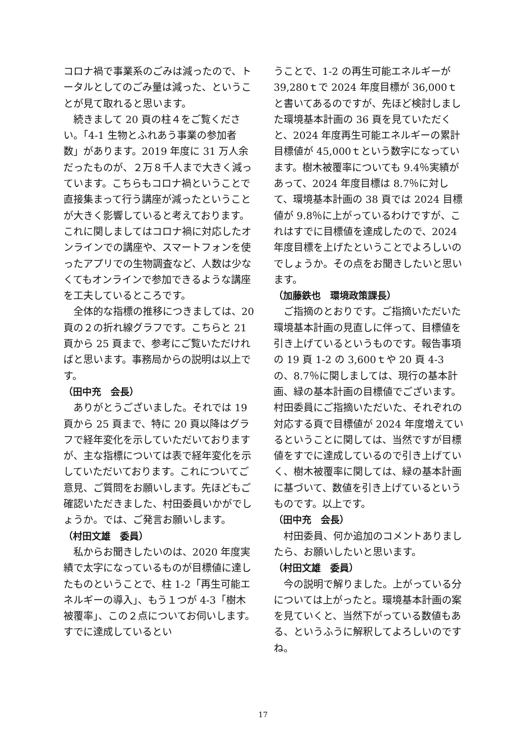コロナ禍で事業系のごみは減ったので、トータルとしてのごみ量は減った、ということが見て取れると思います。
続きまして 20 頁の柱４をご覧ください。「4-1 生物とふれあう事業の参加者数」があります。2019 年度に 31 万人余だったものが、２万８千人まで大きく減っています。こちらもコロナ禍ということで直接集まって行う講座が減ったということが大きく影響していると考えております。これに関しましてはコロナ禍に対応したオンラインでの講座や、スマートフォンを使ったアプリでの生物調査など、人数は少なくてもオンラインで参加できるような講座を工夫しているところです。
全体的な指標の推移につきましては、20 頁の２の折れ線グラフです。こちらと 21 頁から 25 頁まで、参考にご覧いただければと思います。事務局からの説明は以上です。
（田中充　会長）
ありがとうございました。それでは 19 頁から 25 頁まで、特に 20 頁以降はグラフで経年変化を示していただいておりますが、主な指標については表で経年変化を示していただいております。これについてご意見、ご質問をお願いします。先ほどもご確認いただきました、村田委員いかがでしょうか。では、ご発言お願いします。
（村田文雄　委員）
私からお聞きしたいのは、2020 年度実績で太字になっているものが目標値に達したものということで、柱 1-2「再生可能エネルギーの導入」、もう１つが 4-3「樹木被覆率」、この２点についてお伺いします。すでに達成しているとい
うことで、1-2 の再生可能エネルギーが 39,280ｔで 2024 年度目標が 36,000ｔと書いてあるのですが、先ほど検討しました環境基本計画の 36 頁を見ていただくと、2024 年度再生可能エネルギーの累計目標値が 45,000ｔという数字になっています。樹木被覆率についても 9.4％実績があって、2024 年度目標は 8.7％に対して、環境基本計画の 38 頁では 2024 目標値が 9.8％に上がっているわけですが、これはすでに目標値を達成したので、2024 年度目標を上げたということでよろしいのでしょうか。その点をお聞きしたいと思います。
（加藤鉄也　環境政策課長）
ご指摘のとおりです。ご指摘いただいた環境基本計画の見直しに伴って、目標値を引き上げているというものです。報告事項の 19 頁 1-2 の 3,600ｔや 20 頁 4-3 の、8.7％に関しましては、現行の基本計画、緑の基本計画の目標値でございます。村田委員にご指摘いただいた、それぞれの対応する頁で目標値が 2024 年度増えているということに関しては、当然ですが目標値をすでに達成しているので引き上げていく、樹木被覆率に関しては、緑の基本計画に基づいて、数値を引き上げているというものです。以上です。
（田中充　会長）
村田委員、何か追加のコメントありましたら、お願いしたいと思います。
（村田文雄　委員）
今の説明で解りました。上がっている分については上がったと。環境基本計画の案を見ていくと、当然下がっている数値もある、というふうに解釈してよろしいのですね。
17